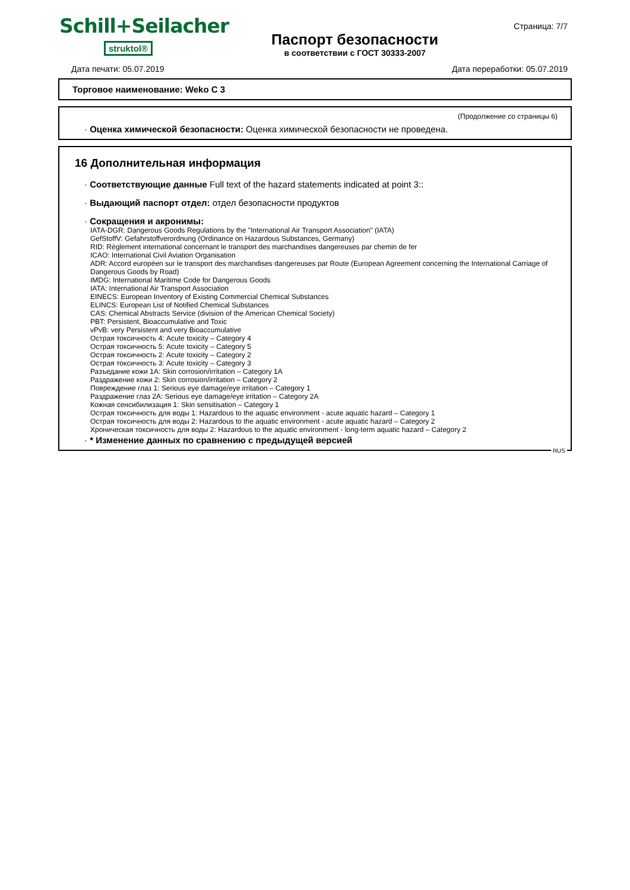Schill+Seilacher
struktol®
Паспорт безопасности
в соответствии с ГОСТ 30333-2007
Страница: 7/7
Дата печати: 05.07.2019 Дата переработки: 05.07.2019
Торговое наименование: Weko C 3
(Продолжение со страницы 6)
· Оценка химической безопасности: Оценка химической безопасности не проведена.
16 Дополнительная информация
· Соответствующие данные Full text of the hazard statements indicated at point 3::
· Выдающий паспорт отдел: отдел безопасности продуктов
· Сокращения и акронимы:
IATA-DGR: Dangerous Goods Regulations by the "International Air Transport Association" (IATA)
GefStoffV: Gefahrstoffverordnung (Ordinance on Hazardous Substances, Germany)
RID: Règlement international concernant le transport des marchandises dangereuses par chemin de fer
ICAO: International Civil Aviation Organisation
ADR: Accord européen sur le transport des marchandises dangereuses par Route (European Agreement concerning the International Carriage of Dangerous Goods by Road)
IMDG: International Maritime Code for Dangerous Goods
IATA: International Air Transport Association
EINECS: European Inventory of Existing Commercial Chemical Substances
ELINCS: European List of Notified Chemical Substances
CAS: Chemical Abstracts Service (division of the American Chemical Society)
PBT: Persistent, Bioaccumulative and Toxic
vPvB: very Persistent and very Bioaccumulative
Острая токсичность 4: Acute toxicity – Category 4
Острая токсичность 5: Acute toxicity – Category 5
Острая токсичность 2: Acute toxicity – Category 2
Острая токсичность 3: Acute toxicity – Category 3
Разъедание кожи 1A: Skin corrosion/irritation – Category 1A
Раздражение кожи 2: Skin corrosion/irritation – Category 2
Повреждение глаз 1: Serious eye damage/eye irritation – Category 1
Раздражение глаз 2A: Serious eye damage/eye irritation – Category 2A
Кожная сенсибилизация 1: Skin sensitisation – Category 1
Острая токсичность для воды 1: Hazardous to the aquatic environment - acute aquatic hazard – Category 1
Острая токсичность для воды 2: Hazardous to the aquatic environment - acute aquatic hazard – Category 2
Хроническая токсичность для воды 2: Hazardous to the aquatic environment - long-term aquatic hazard – Category 2
· * Изменение данных по сравнению с предыдущей версией
RUS